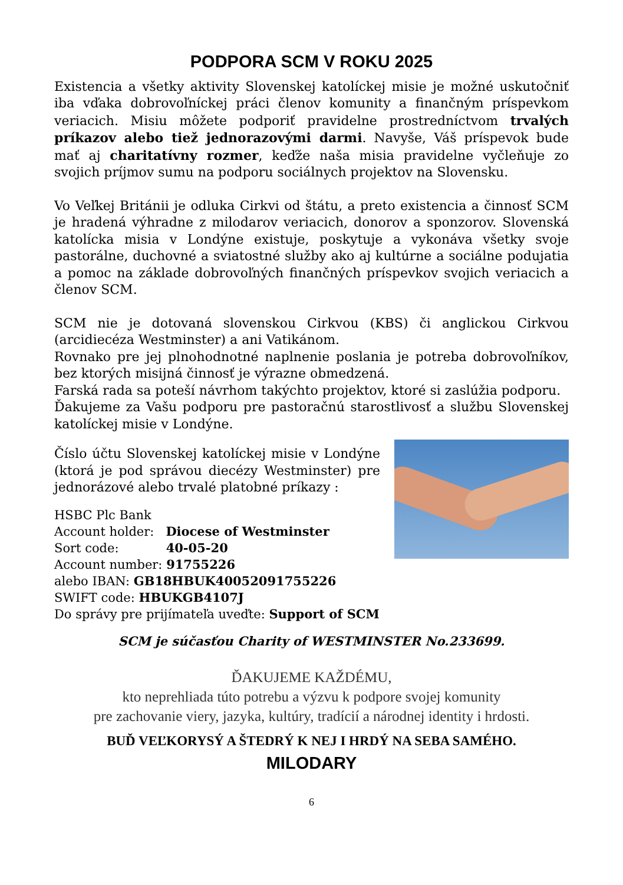PODPORA SCM V ROKU 2025
Existencia a všetky aktivity Slovenskej katolíckej misie je možné uskutočniť iba vďaka dobrovoľníckej práci členov komunity a finančným príspevkom veriacich. Misiu môžete podporiť pravidelne prostredníctvom trvalých príkazov alebo tiež jednorazovými darmi. Navyše, Váš príspevok bude mať aj charitatívny rozmer, keďže naša misia pravidelne vyčleňuje zo svojich príjmov sumu na podporu sociálnych projektov na Slovensku.
Vo Veľkej Británii je odluka Cirkvi od štátu, a preto existencia a činnosť SCM je hradená výhradne z milodarov veriacich, donorov a sponzorov. Slovenská katolícka misia v Londýne existuje, poskytuje a vykonáva všetky svoje pastorálne, duchovné a sviatostné služby ako aj kultúrne a sociálne podujatia a pomoc na základe dobrovoľných finančných príspevkov svojich veriacich a členov SCM.
SCM nie je dotovaná slovenskou Cirkvou (KBS) či anglickou Cirkvou (arcidiecéza Westminster) a ani Vatikánom.
Rovnako pre jej plnohodnotné naplnenie poslania je potreba dobrovoľníkov, bez ktorých misijná činnosť je výrazne obmedzená.
Farská rada sa poteší návrhom takýchto projektov, ktoré si zaslúžia podporu.
Ďakujeme za Vašu podporu pre pastoračnú starostlivosť a službu Slovenskej katolíckej misie v Londýne.
Číslo účtu Slovenskej katolíckej misie v Londýne (ktorá je pod správou diecézy Westminster) pre jednorázové alebo trvalé platobné príkazy :
HSBC Plc Bank
Account holder: Diocese of Westminster
Sort code: 40-05-20
Account number: 91755226
alebo IBAN: GB18HBUK40052091755226
SWIFT code: HBUKGB4107J
Do správy pre prijímateľa uveďte: Support of SCM
SCM je súčasťou Charity of WESTMINSTER No.233699.
ĎAKUJEME KAŽDÉMU,
kto neprehliada túto potrebu a výzvu k podpore svojej komunity
pre zachovanie viery, jazyka, kultúry, tradícií a národnej identity i hrdosti.
BUĎ VEĽKORYSÝ A ŠTEDRÝ K NEJ I HRDÝ NA SEBA SAMÉHO.
MILODARY
6